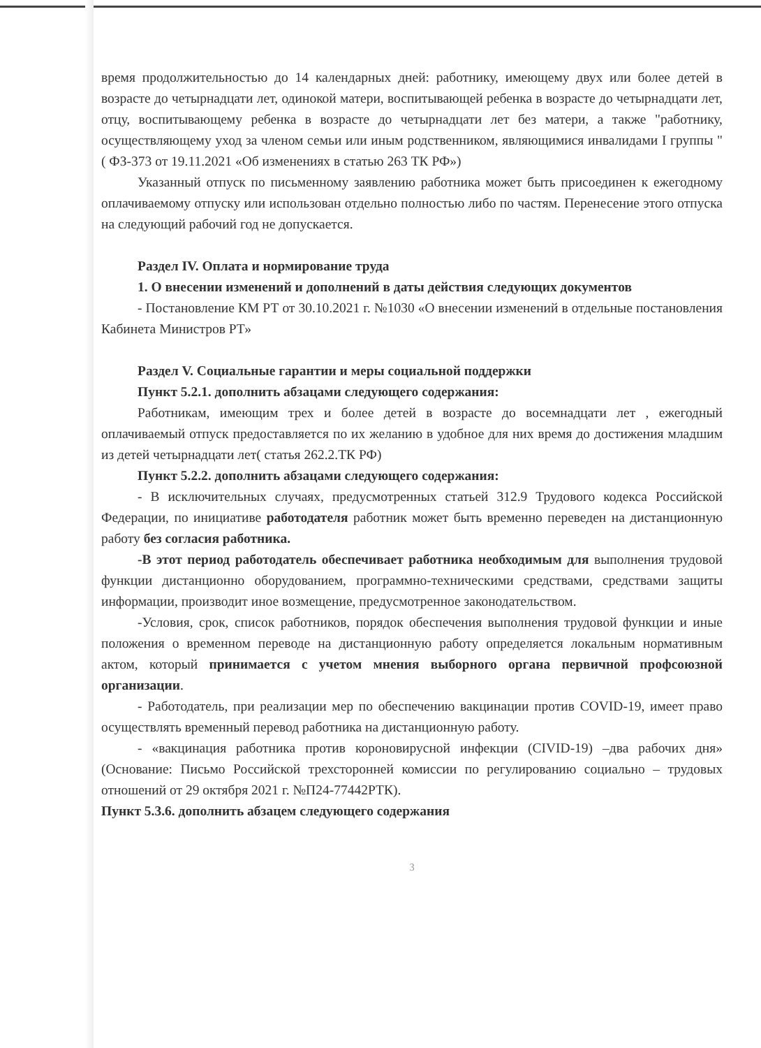время продолжительностью до 14 календарных дней: работнику, имеющему двух или более детей в возрасте до четырнадцати лет, одинокой матери, воспитывающей ребенка в возрасте до четырнадцати лет, отцу, воспитывающему ребенка в возрасте до четырнадцати лет без матери, а также "работнику, осуществляющему уход за членом семьи или иным родственником, являющимися инвалидами I группы " ( ФЗ-373 от 19.11.2021 «Об изменениях в статью 263 ТК РФ»)
Указанный отпуск по письменному заявлению работника может быть присоединен к ежегодному оплачиваемому отпуску или использован отдельно полностью либо по частям. Перенесение этого отпуска на следующий рабочий год не допускается.
Раздел IV. Оплата и нормирование труда
1. О внесении изменений и дополнений в даты действия следующих документов
- Постановление КМ РТ от 30.10.2021 г. №1030 «О внесении изменений в отдельные постановления Кабинета Министров РТ»
Раздел V. Социальные гарантии и меры социальной поддержки
Пункт 5.2.1. дополнить абзацами следующего содержания:
Работникам, имеющим трех и более детей в возрасте до восемнадцати лет , ежегодный оплачиваемый отпуск предоставляется по их желанию в удобное для них время до достижения младшим из детей четырнадцати лет( статья 262.2.ТК РФ)
Пункт 5.2.2. дополнить абзацами следующего содержания:
- В исключительных случаях, предусмотренных статьей 312.9 Трудового кодекса Российской Федерации, по инициативе работодателя работник может быть временно переведен на дистанционную работу без согласия работника.
-В этот период работодатель обеспечивает работника необходимым для выполнения трудовой функции дистанционно оборудованием, программно-техническими средствами, средствами защиты информации, производит иное возмещение, предусмотренное законодательством.
-Условия, срок, список работников, порядок обеспечения выполнения трудовой функции и иные положения о временном переводе на дистанционную работу определяется локальным нормативным актом, который принимается с учетом мнения выборного органа первичной профсоюзной организации.
- Работодатель, при реализации мер по обеспечению вакцинации против COVID-19, имеет право осуществлять временный перевод работника на дистанционную работу.
- «вакцинация работника против короновирусной инфекции (CIVID-19) –два рабочих дня» (Основание: Письмо Российской трехсторонней комиссии по регулированию социально – трудовых отношений от 29 октября 2021 г. №П24-77442РТК).
Пункт 5.3.6. дополнить абзацем следующего содержания
3